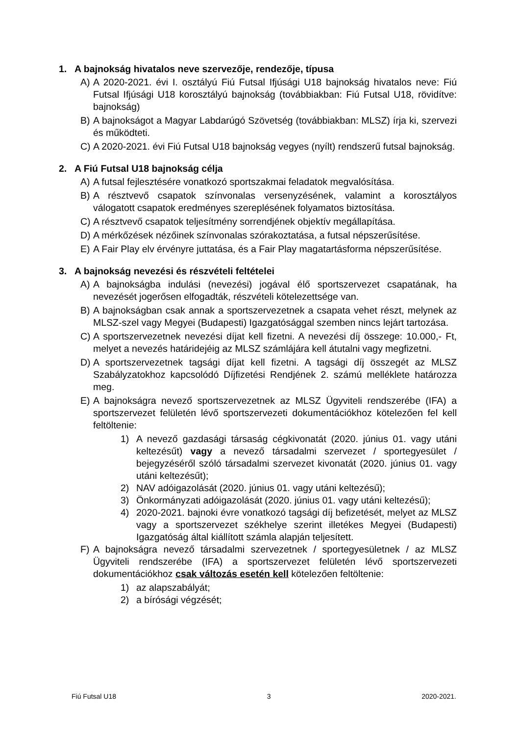1. A bajnokság hivatalos neve szervezője, rendezője, típusa
A) A 2020-2021. évi I. osztályú Fiú Futsal Ifjúsági U18 bajnokság hivatalos neve: Fiú Futsal Ifjúsági U18 korosztályú bajnokság (továbbiakban: Fiú Futsal U18, rövidítve: bajnokság)
B) A bajnokságot a Magyar Labdarúgó Szövetség (továbbiakban: MLSZ) írja ki, szervezi és működteti.
C) A 2020-2021. évi Fiú Futsal U18 bajnokság vegyes (nyílt) rendszerű futsal bajnokság.
2. A Fiú Futsal U18 bajnokság célja
A) A futsal fejlesztésére vonatkozó sportszakmai feladatok megvalósítása.
B) A résztvevő csapatok színvonalas versenyzésének, valamint a korosztályos válogatott csapatok eredményes szereplésének folyamatos biztosítása.
C) A résztvevő csapatok teljesítmény sorrendjének objektív megállapítása.
D) A mérkőzések nézőinek színvonalas szórakoztatása, a futsal népszerűsítése.
E) A Fair Play elv érvényre juttatása, és a Fair Play magatartásforma népszerűsítése.
3. A bajnokság nevezési és részvételi feltételei
A) A bajnokságba indulási (nevezési) jogával élő sportszervezet csapatának, ha nevezését jogerősen elfogadták, részvételi kötelezettsége van.
B) A bajnokságban csak annak a sportszervezetnek a csapata vehet részt, melynek az MLSZ-szel vagy Megyei (Budapesti) Igazgatósággal szemben nincs lejárt tartozása.
C) A sportszervezetnek nevezési díjat kell fizetni. A nevezési díj összege: 10.000,- Ft, melyet a nevezés határidejéig az MLSZ számlájára kell átutalni vagy megfizetni.
D) A sportszervezetnek tagsági díjat kell fizetni. A tagsági díj összegét az MLSZ Szabályzatokhoz kapcsolódó Díjfizetési Rendjének 2. számú melléklete határozza meg.
E) A bajnokságra nevező sportszervezetnek az MLSZ Ügyviteli rendszerébe (IFA) a sportszervezet felületén lévő sportszervezeti dokumentációkhoz kötelezően fel kell feltöltenie:
1) A nevező gazdasági társaság cégkivonatát (2020. június 01. vagy utáni keltezésűt) vagy a nevező társadalmi szervezet / sportegyesület / bejegyzéséről szóló társadalmi szervezet kivonatát (2020. június 01. vagy utáni keltezésűt);
2) NAV adóigazolását (2020. június 01. vagy utáni keltezésű);
3) Önkormányzati adóigazolását (2020. június 01. vagy utáni keltezésű);
4) 2020-2021. bajnoki évre vonatkozó tagsági díj befizetését, melyet az MLSZ vagy a sportszervezet székhelye szerint illetékes Megyei (Budapesti) Igazgatóság által kiállított számla alapján teljesített.
F) A bajnokságra nevező társadalmi szervezetnek / sportegyesületnek / az MLSZ Ügyviteli rendszerébe (IFA) a sportszervezet felületén lévő sportszervezeti dokumentációkhoz csak változás esetén kell kötelezően feltöltenie:
1) az alapszabályát;
2) a bírósági végzését;
Fiú Futsal U18 3 2020-2021.